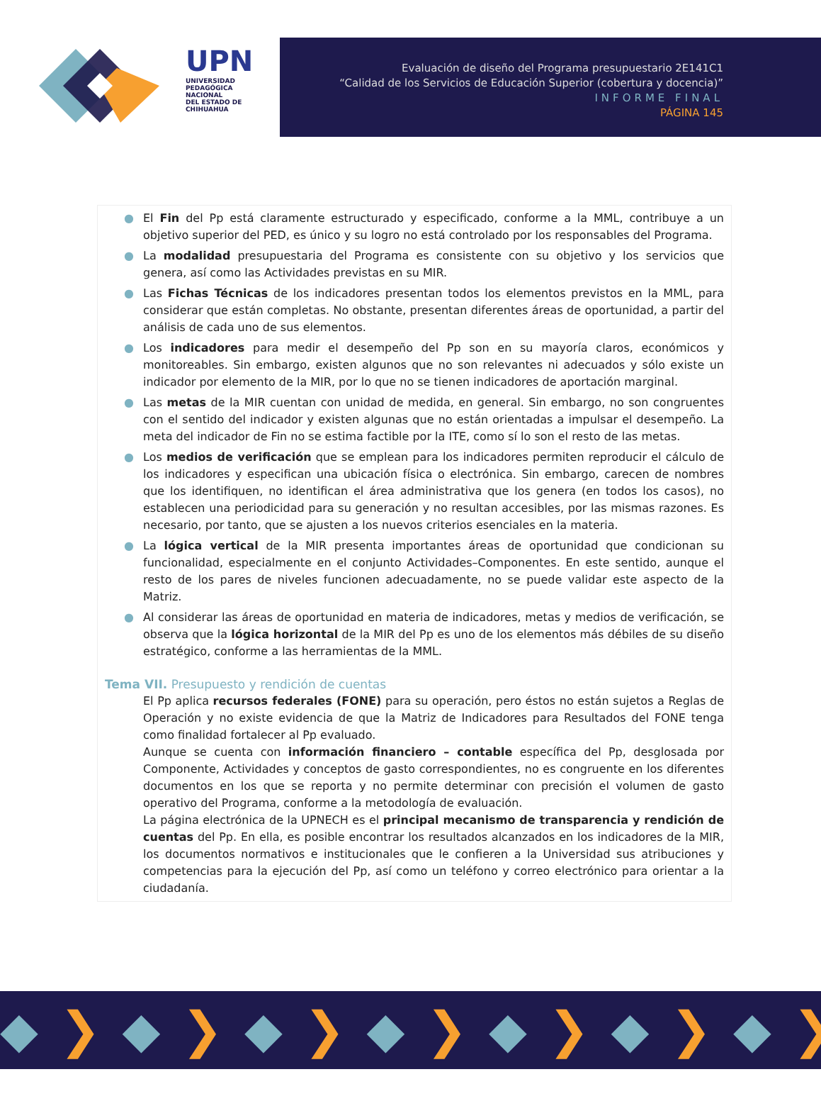UPN
UNIVERSIDAD PEDAGÓGICA NACIONAL
DEL ESTADO DE CHIHUAHUA
Evaluación de diseño del Programa presupuestario 2E141C1
“Calidad de los Servicios de Educación Superior (cobertura y docencia)”
INFORME FINAL
PÁGINA 145
● El Fin del Pp está claramente estructurado y especificado, conforme a la MML, contribuye a un objetivo superior del PED, es único y su logro no está controlado por los responsables del Programa.
● La modalidad presupuestaria del Programa es consistente con su objetivo y los servicios que genera, así como las Actividades previstas en su MIR.
● Las Fichas Técnicas de los indicadores presentan todos los elementos previstos en la MML, para considerar que están completas. No obstante, presentan diferentes áreas de oportunidad, a partir del análisis de cada uno de sus elementos.
● Los indicadores para medir el desempeño del Pp son en su mayoría claros, económicos y monitoreables. Sin embargo, existen algunos que no son relevantes ni adecuados y sólo existe un indicador por elemento de la MIR, por lo que no se tienen indicadores de aportación marginal.
● Las metas de la MIR cuentan con unidad de medida, en general. Sin embargo, no son congruentes con el sentido del indicador y existen algunas que no están orientadas a impulsar el desempeño. La meta del indicador de Fin no se estima factible por la ITE, como sí lo son el resto de las metas.
● Los medios de verificación que se emplean para los indicadores permiten reproducir el cálculo de los indicadores y especifican una ubicación física o electrónica. Sin embargo, carecen de nombres que los identifiquen, no identifican el área administrativa que los genera (en todos los casos), no establecen una periodicidad para su generación y no resultan accesibles, por las mismas razones. Es necesario, por tanto, que se ajusten a los nuevos criterios esenciales en la materia.
● La lógica vertical de la MIR presenta importantes áreas de oportunidad que condicionan su funcionalidad, especialmente en el conjunto Actividades–Componentes. En este sentido, aunque el resto de los pares de niveles funcionen adecuadamente, no se puede validar este aspecto de la Matriz.
● Al considerar las áreas de oportunidad en materia de indicadores, metas y medios de verificación, se observa que la lógica horizontal de la MIR del Pp es uno de los elementos más débiles de su diseño estratégico, conforme a las herramientas de la MML.
Tema VII. Presupuesto y rendición de cuentas
El Pp aplica recursos federales (FONE) para su operación, pero éstos no están sujetos a Reglas de Operación y no existe evidencia de que la Matriz de Indicadores para Resultados del FONE tenga como finalidad fortalecer al Pp evaluado.
Aunque se cuenta con información financiero – contable específica del Pp, desglosada por Componente, Actividades y conceptos de gasto correspondientes, no es congruente en los diferentes documentos en los que se reporta y no permite determinar con precisión el volumen de gasto operativo del Programa, conforme a la metodología de evaluación.
La página electrónica de la UPNECH es el principal mecanismo de transparencia y rendición de cuentas del Pp. En ella, es posible encontrar los resultados alcanzados en los indicadores de la MIR, los documentos normativos e institucionales que le confieren a la Universidad sus atribuciones y competencias para la ejecución del Pp, así como un teléfono y correo electrónico para orientar a la ciudadanía.
◆❯◆❯◆❯◆❯◆❯◆❯◆❯